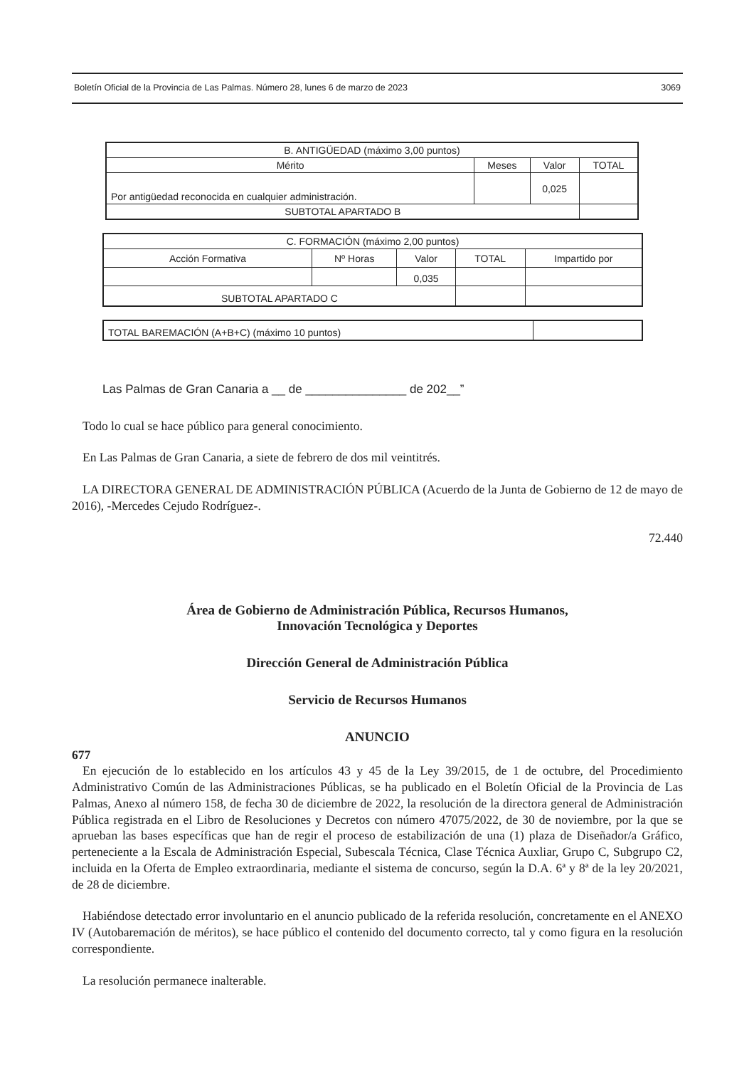Boletín Oficial de la Provincia de Las Palmas. Número 28, lunes 6 de marzo de 2023 3069
| B. ANTIGÜEDAD (máximo 3,00 puntos) | | | |
| --- | --- | --- | --- |
| Mérito | Meses | Valor | TOTAL |
| Por antigüedad reconocida en cualquier administración. | | 0,025 | |
| SUBTOTAL APARTADO B | | | |
| C. FORMACIÓN (máximo 2,00 puntos) | | | | |
| --- | --- | --- | --- | --- |
| Acción Formativa | Nº Horas | Valor | TOTAL | Impartido por |
| | | 0,035 | | |
| SUBTOTAL APARTADO C | | | | |
| TOTAL BAREMACIÓN (A+B+C) (máximo 10 puntos) | |
Las Palmas de Gran Canaria a __ de _______________ de 202__”
Todo lo cual se hace público para general conocimiento.
En Las Palmas de Gran Canaria, a siete de febrero de dos mil veintitrés.
LA DIRECTORA GENERAL DE ADMINISTRACIÓN PÚBLICA (Acuerdo de la Junta de Gobierno de 12 de mayo de 2016), -Mercedes Cejudo Rodríguez-.
72.440
Área de Gobierno de Administración Pública, Recursos Humanos,
Innovación Tecnológica y Deportes
Dirección General de Administración Pública
Servicio de Recursos Humanos
ANUNCIO
677
En ejecución de lo establecido en los artículos 43 y 45 de la Ley 39/2015, de 1 de octubre, del Procedimiento Administrativo Común de las Administraciones Públicas, se ha publicado en el Boletín Oficial de la Provincia de Las Palmas, Anexo al número 158, de fecha 30 de diciembre de 2022, la resolución de la directora general de Administración Pública registrada en el Libro de Resoluciones y Decretos con número 47075/2022, de 30 de noviembre, por la que se aprueban las bases específicas que han de regir el proceso de estabilización de una (1) plaza de Diseñador/a Gráfico, perteneciente a la Escala de Administración Especial, Subescala Técnica, Clase Técnica Auxliar, Grupo C, Subgrupo C2, incluida en la Oferta de Empleo extraordinaria, mediante el sistema de concurso, según la D.A. 6ª y 8ª de la ley 20/2021, de 28 de diciembre.
Habiéndose detectado error involuntario en el anuncio publicado de la referida resolución, concretamente en el ANEXO IV (Autobaremación de méritos), se hace público el contenido del documento correcto, tal y como figura en la resolución correspondiente.
La resolución permanece inalterable.